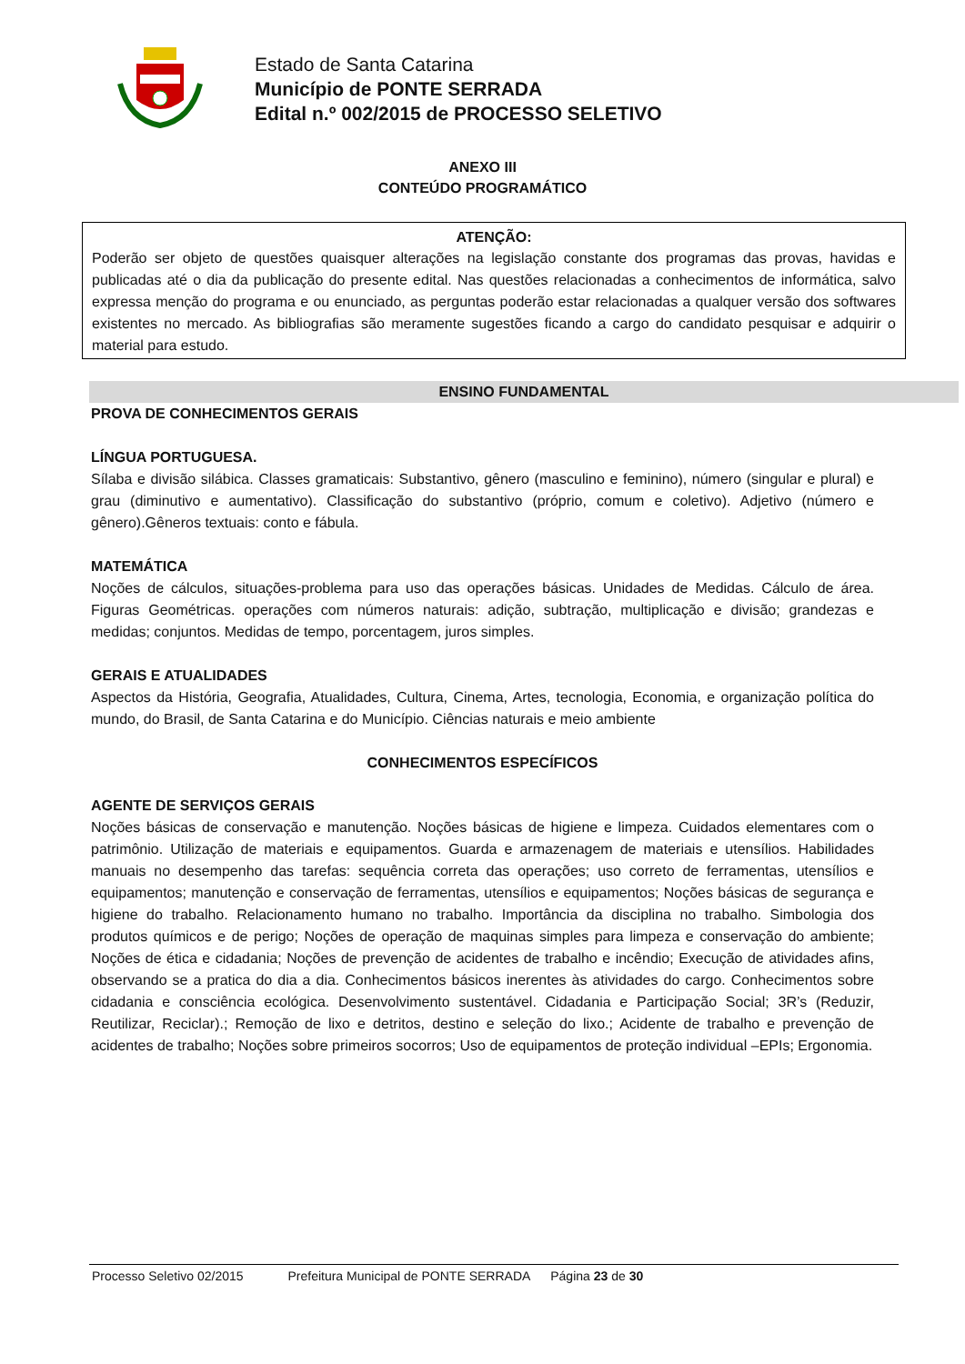Estado de Santa Catarina
Município de PONTE SERRADA
Edital n.º 002/2015 de PROCESSO SELETIVO
ANEXO III
CONTEÚDO PROGRAMÁTICO
ATENÇÃO:
Poderão ser objeto de questões quaisquer alterações na legislação constante dos programas das provas, havidas e publicadas até o dia da publicação do presente edital. Nas questões relacionadas a conhecimentos de informática, salvo expressa menção do programa e ou enunciado, as perguntas poderão estar relacionadas a qualquer versão dos softwares existentes no mercado. As bibliografias são meramente sugestões ficando a cargo do candidato pesquisar e adquirir o material para estudo.
ENSINO FUNDAMENTAL
PROVA DE CONHECIMENTOS GERAIS
LÍNGUA PORTUGUESA.
Sílaba e divisão silábica. Classes gramaticais: Substantivo, gênero (masculino e feminino), número (singular e plural) e grau (diminutivo e aumentativo). Classificação do substantivo (próprio, comum e coletivo). Adjetivo (número e gênero).Gêneros textuais: conto e fábula.
MATEMÁTICA
Noções de cálculos, situações-problema para uso das operações básicas. Unidades de Medidas. Cálculo de área. Figuras Geométricas. operações com números naturais: adição, subtração, multiplicação e divisão; grandezas e medidas; conjuntos. Medidas de tempo, porcentagem, juros simples.
GERAIS E ATUALIDADES
Aspectos da História, Geografia, Atualidades, Cultura, Cinema, Artes, tecnologia, Economia, e organização política do mundo, do Brasil, de Santa Catarina e do Município. Ciências naturais e meio ambiente
CONHECIMENTOS ESPECÍFICOS
AGENTE DE SERVIÇOS GERAIS
Noções básicas de conservação e manutenção. Noções básicas de higiene e limpeza. Cuidados elementares com o patrimônio. Utilização de materiais e equipamentos. Guarda e armazenagem de materiais e utensílios. Habilidades manuais no desempenho das tarefas: sequência correta das operações; uso correto de ferramentas, utensílios e equipamentos; manutenção e conservação de ferramentas, utensílios e equipamentos; Noções básicas de segurança e higiene do trabalho. Relacionamento humano no trabalho. Importância da disciplina no trabalho. Simbologia dos produtos químicos e de perigo; Noções de operação de maquinas simples para limpeza e conservação do ambiente; Noções de ética e cidadania; Noções de prevenção de acidentes de trabalho e incêndio; Execução de atividades afins, observando se a pratica do dia a dia. Conhecimentos básicos inerentes às atividades do cargo. Conhecimentos sobre cidadania e consciência ecológica. Desenvolvimento sustentável. Cidadania e Participação Social; 3R’s (Reduzir, Reutilizar, Reciclar).; Remoção de lixo e detritos, destino e seleção do lixo.; Acidente de trabalho e prevenção de acidentes de trabalho; Noções sobre primeiros socorros; Uso de equipamentos de proteção individual –EPIs; Ergonomia.
Processo Seletivo 02/2015 Prefeitura Municipal de PONTE SERRADA Página 23 de 30